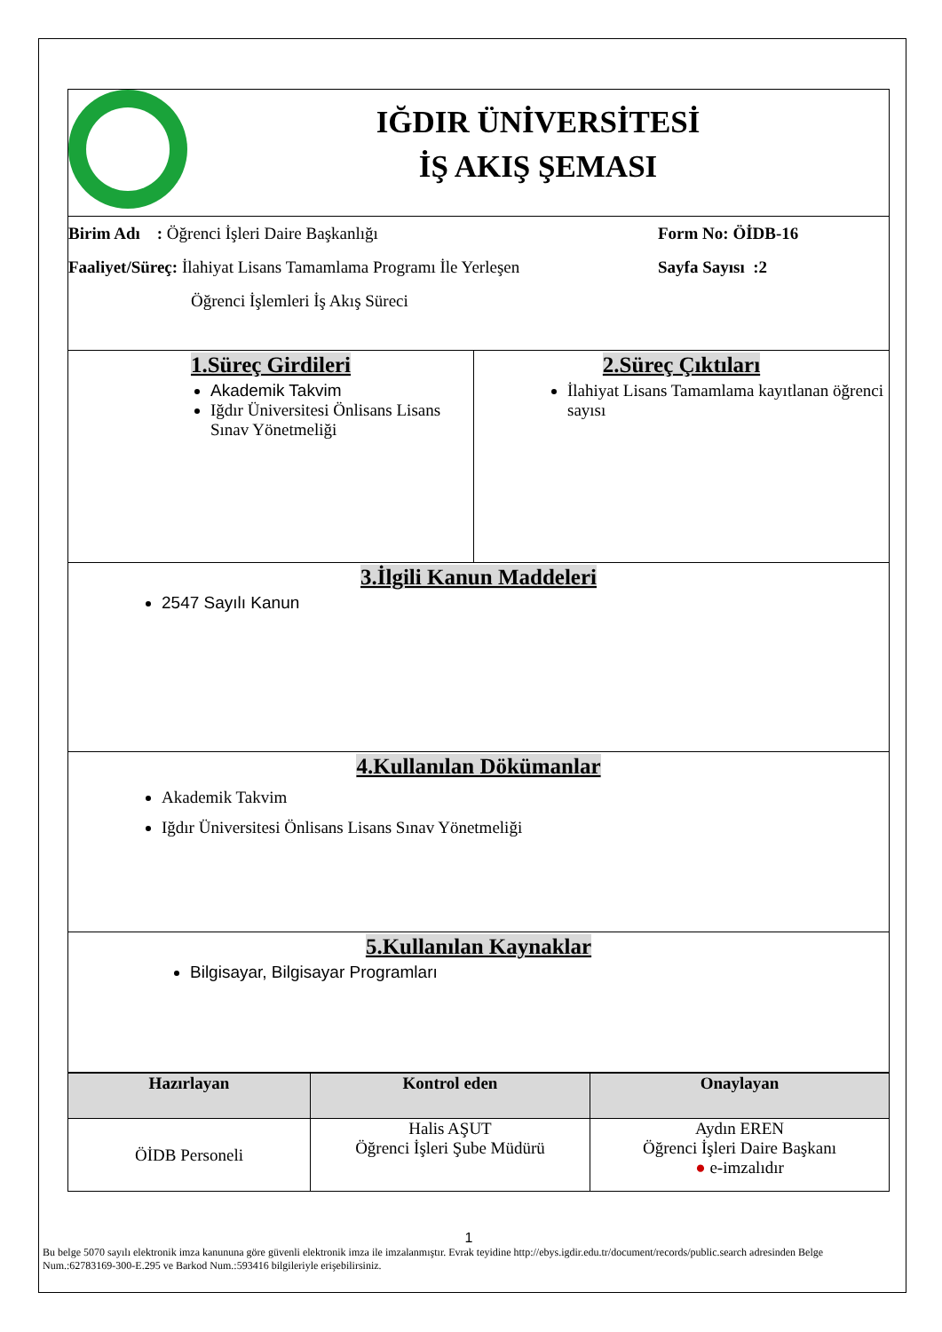| IĞDIR ÜNİVERSİTESİ İŞ AKIŞ ŞEMASI | |
| Birim Adı : Öğrenci İşleri Daire Başkanlığı Faaliyet/Süreç: İlahiyat Lisans Tamamlama Programı İle Yerleşen Öğrenci İşlemleri İş Akış Süreci Form No: ÖİDB-16 Sayfa Sayısı :2 | |
| 1.Süreç Girdileri Akademik Takvim Iğdır Üniversitesi Önlisans Lisans Sınav Yönetmeliği | 2.Süreç Çıktıları İlahiyat Lisans Tamamlama kayıtlanan öğrenci sayısı |
| 3.İlgili Kanun Maddeleri 2547 Sayılı Kanun | |
| 4.Kullanılan Dökümanlar Akademik Takvim Iğdır Üniversitesi Önlisans Lisans Sınav Yönetmeliği | |
| 5.Kullanılan Kaynaklar Bilgisayar, Bilgisayar Programları | |
| Hazırlayan | Kontrol eden | Onaylayan |
| --- | --- | --- |
| ÖİDB Personeli | Halis AŞUT Öğrenci İşleri Şube Müdürü | Aydın EREN Öğrenci İşleri Daire Başkanı ● e-imzalıdır |
1
Bu belge 5070 sayılı elektronik imza kanununa göre güvenli elektronik imza ile imzalanmıştır. Evrak teyidine http://ebys.igdir.edu.tr/document/records/public.search adresinden Belge Num.:62783169-300-E.295 ve Barkod Num.:593416 bilgileriyle erişebilirsiniz.